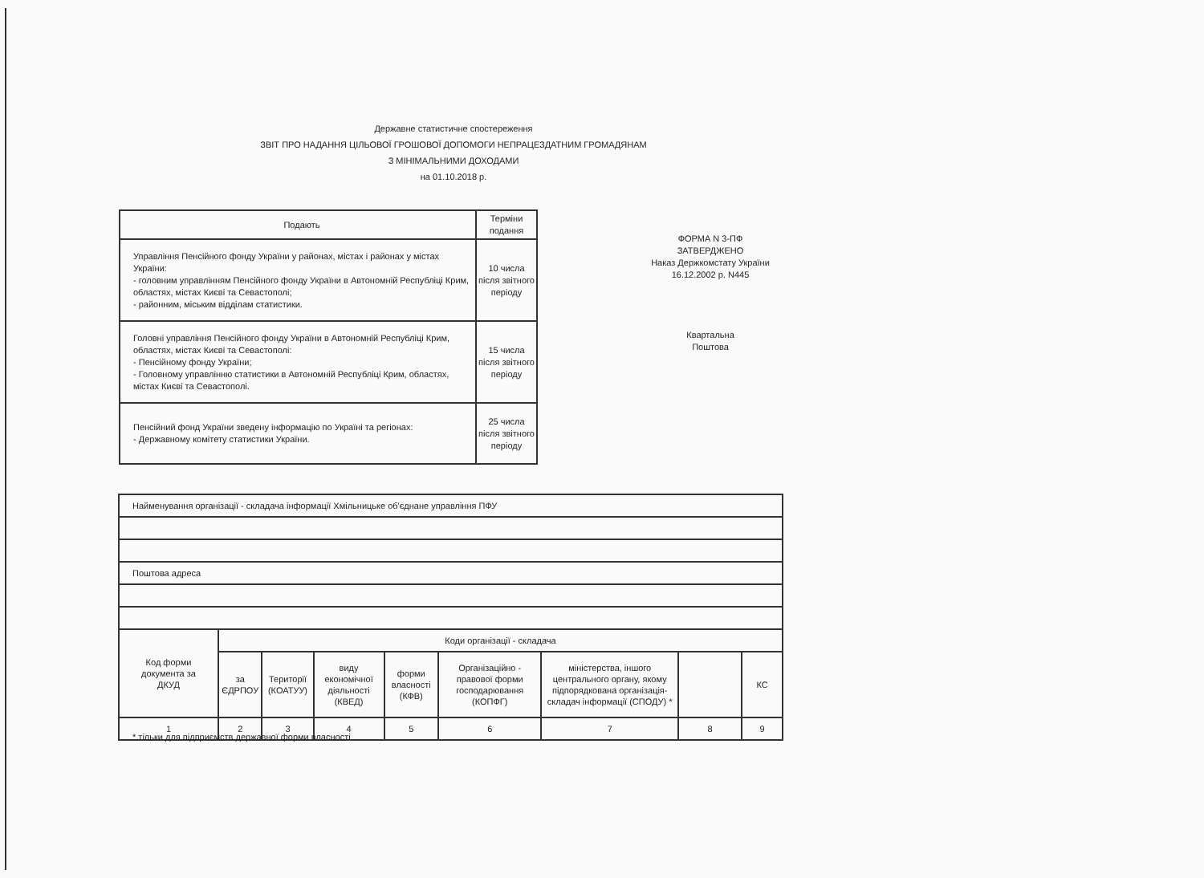Державне статистичне спостереження
ЗВІТ ПРО НАДАННЯ ЦІЛЬОВОЇ ГРОШОВОЇ ДОПОМОГИ НЕПРАЦЕЗДАТНИМ ГРОМАДЯНАМ
З МІНІМАЛЬНИМИ ДОХОДАМИ
на 01.10.2018 р.
| Подають | Терміни подання |
| Управління Пенсійного фонду України у районах, містах і районах у містах України: - головним управлінням Пенсійного фонду України в Автономній Республіці Крим, областях, містах Києві та Севастополі; - районним, міським відділам статистики. | 10 числа після звітного періоду |
| Головні управління Пенсійного фонду України в Автономній Республіці Крим, областях, містах Києві та Севастополі: - Пенсійному фонду України; - Головному управлінню статистики в Автономній Республіці Крим, областях, містах Києві та Севастополі. | 15 числа після звітного періоду |
| Пенсійний фонд України зведену інформацію по Україні та регіонах: - Державному комітету статистики України. | 25 числа після звітного періоду |
ФОРМА N 3-ПФ
ЗАТВЕРДЖЕНО
Наказ Держкомстату України
16.12.2002 р. N445
Квартальна
Поштова
| Найменування організації - складача інформації Хмільницьке об'єднане управління ПФУ | | | | | | | | |
| Поштова адреса | | | | | | | | |
| Код форми документа за ДКУД | Коди організації - складача | | | | | | | |
| | за ЄДРПОУ | Території (КОАТУУ) | виду економічної діяльності (КВЕД) | форми власності (КФВ) | Організаційно - правової форми господарювання (КОПФГ) | міністерства, іншого центрального органу, якому підпорядкована організація-складач інформації (СПОДУ) * | | КС |
| 1 | 2 | 3 | 4 | 5 | 6 | 7 | 8 | 9 |
* тільки для підприємств державної форми власності